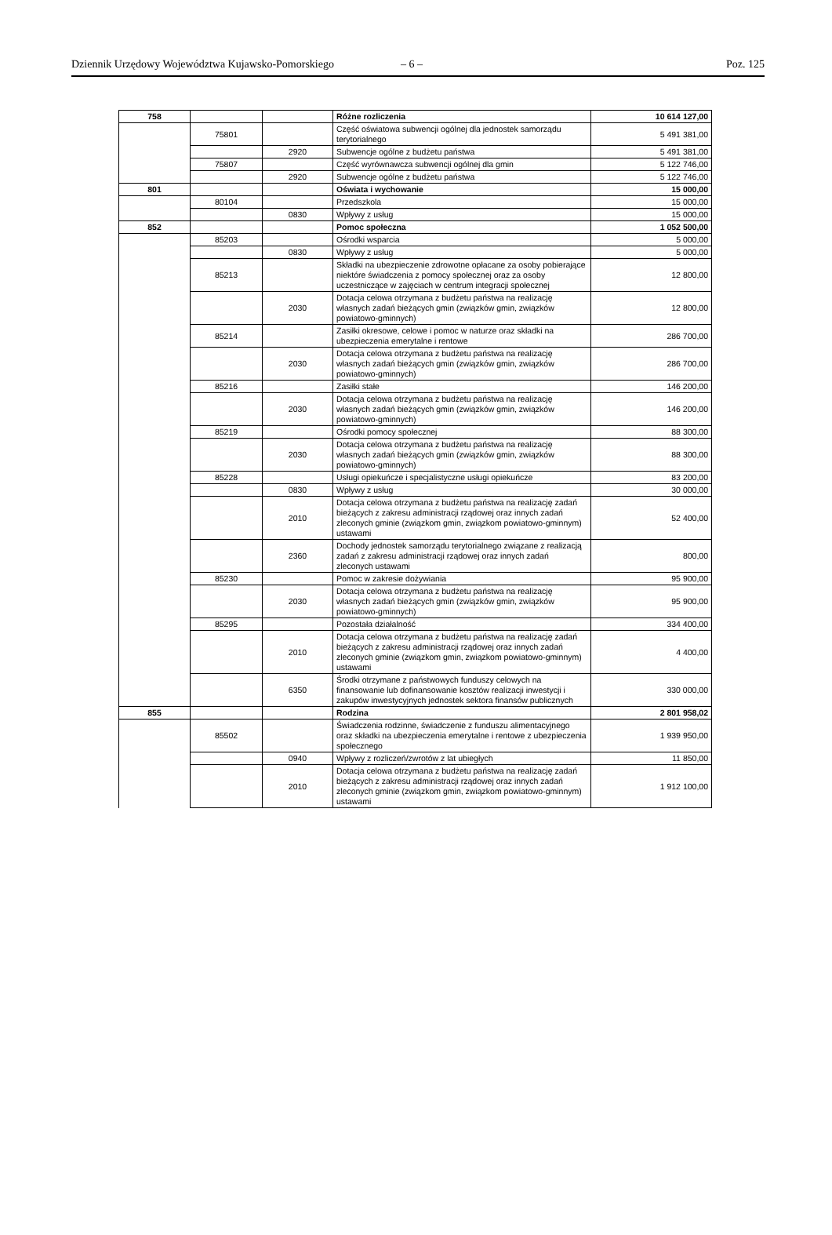Dziennik Urzędowy Województwa Kujawsko-Pomorskiego – 6 – Poz. 125
| 758 | | | Różne rozliczenia | 10 614 127,00 |
| | 75801 | | Część oświatowa subwencji ogólnej dla jednostek samorządu terytorialnego | 5 491 381,00 |
| | | 2920 | Subwencje ogólne z budżetu państwa | 5 491 381,00 |
| | 75807 | | Część wyrównawcza subwencji ogólnej dla gmin | 5 122 746,00 |
| | | 2920 | Subwencje ogólne z budżetu państwa | 5 122 746,00 |
| 801 | | | Oświata i wychowanie | 15 000,00 |
| | 80104 | | Przedszkola | 15 000,00 |
| | | 0830 | Wpływy z usług | 15 000,00 |
| 852 | | | Pomoc społeczna | 1 052 500,00 |
| | 85203 | | Ośrodki wsparcia | 5 000,00 |
| | | 0830 | Wpływy z usług | 5 000,00 |
| | 85213 | | Składki na ubezpieczenie zdrowotne opłacane za osoby pobierające niektóre świadczenia z pomocy społecznej oraz za osoby uczestniczące w zajęciach w centrum integracji społecznej | 12 800,00 |
| | | 2030 | Dotacja celowa otrzymana z budżetu państwa na realizację własnych zadań bieżących gmin (związków gmin, związków powiatowo-gminnych) | 12 800,00 |
| | 85214 | | Zasiłki okresowe, celowe i pomoc w naturze oraz składki na ubezpieczenia emerytalne i rentowe | 286 700,00 |
| | | 2030 | Dotacja celowa otrzymana z budżetu państwa na realizację własnych zadań bieżących gmin (związków gmin, związków powiatowo-gminnych) | 286 700,00 |
| | 85216 | | Zasiłki stałe | 146 200,00 |
| | | 2030 | Dotacja celowa otrzymana z budżetu państwa na realizację własnych zadań bieżących gmin (związków gmin, związków powiatowo-gminnych) | 146 200,00 |
| | 85219 | | Ośrodki pomocy społecznej | 88 300,00 |
| | | 2030 | Dotacja celowa otrzymana z budżetu państwa na realizację własnych zadań bieżących gmin (związków gmin, związków powiatowo-gminnych) | 88 300,00 |
| | 85228 | | Usługi opiekuńcze i specjalistyczne usługi opiekuńcze | 83 200,00 |
| | | 0830 | Wpływy z usług | 30 000,00 |
| | | 2010 | Dotacja celowa otrzymana z budżetu państwa na realizację zadań bieżących z zakresu administracji rządowej oraz innych zadań zleconych gminie (związkom gmin, związkom powiatowo-gminnym) ustawami | 52 400,00 |
| | | 2360 | Dochody jednostek samorządu terytorialnego związane z realizacją zadań z zakresu administracji rządowej oraz innych zadań zleconych ustawami | 800,00 |
| | 85230 | | Pomoc w zakresie dożywiania | 95 900,00 |
| | | 2030 | Dotacja celowa otrzymana z budżetu państwa na realizację własnych zadań bieżących gmin (związków gmin, związków powiatowo-gminnych) | 95 900,00 |
| | 85295 | | Pozostała działalność | 334 400,00 |
| | | 2010 | Dotacja celowa otrzymana z budżetu państwa na realizację zadań bieżących z zakresu administracji rządowej oraz innych zadań zleconych gminie (związkom gmin, związkom powiatowo-gminnym) ustawami | 4 400,00 |
| | | 6350 | Środki otrzymane z państwowych funduszy celowych na finansowanie lub dofinansowanie kosztów realizacji inwestycji i zakupów inwestycyjnych jednostek sektora finansów publicznych | 330 000,00 |
| 855 | | | Rodzina | 2 801 958,02 |
| | 85502 | | Świadczenia rodzinne, świadczenie z funduszu alimentacyjnego oraz składki na ubezpieczenia emerytalne i rentowe z ubezpieczenia społecznego | 1 939 950,00 |
| | | 0940 | Wpływy z rozliczeń/zwrotów z lat ubiegłych | 11 850,00 |
| | | 2010 | Dotacja celowa otrzymana z budżetu państwa na realizację zadań bieżących z zakresu administracji rządowej oraz innych zadań zleconych gminie (związkom gmin, związkom powiatowo-gminnym) ustawami | 1 912 100,00 |